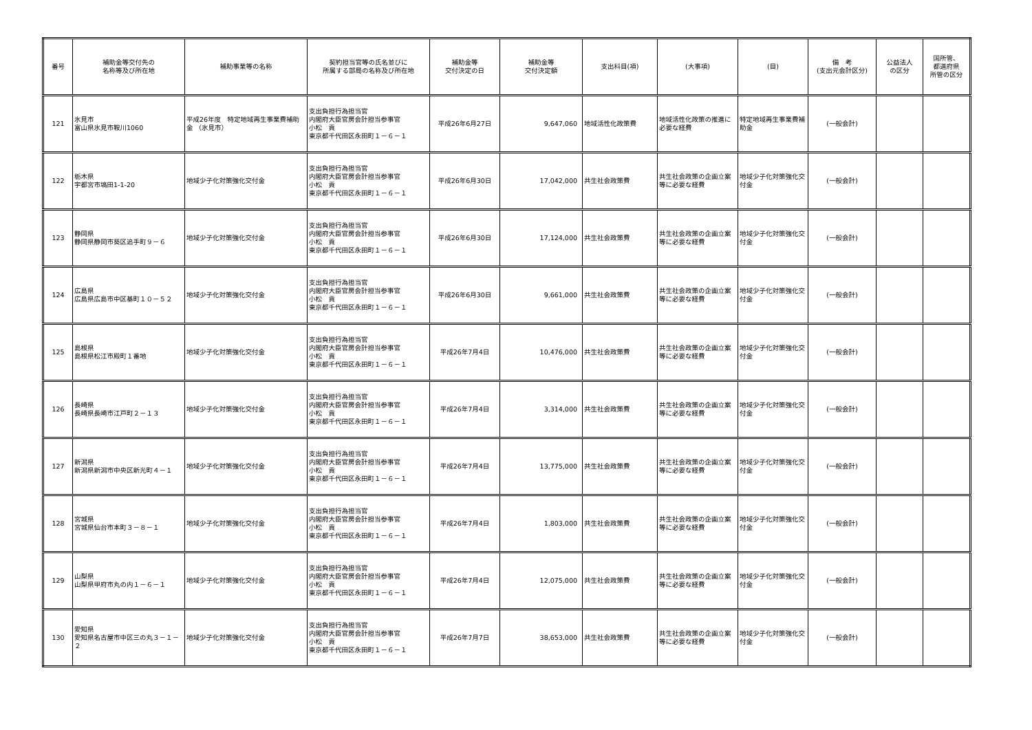| 番号 | 補助金等交付先の 名称等及び所在地 | 補助事業等の名称 | 契約担当官等の氏名並びに 所属する部局の名称及び所在地 | 補助金等 交付決定の日 | 補助金等 交付決定額 | 支出科目(項) | (大事項) | (目) | 備 考 (支出元会計区分) | 公益法人 の区分 | 国所管、 都道府県 所管の区分 |
| --- | --- | --- | --- | --- | --- | --- | --- | --- | --- | --- | --- |
| 121 | 氷見市 富山県氷見市鞍川1060 | 平成26年度 特定地域再生事業費補助金 （氷見市） | 支出負担行為担当官 内閣府大臣官房会計担当参事官 小松 貢 東京都千代田区永田町１－６－１ | 平成26年6月27日 | 9,647,060 | 地域活性化政策費 | 地域活性化政策の推進に必要な経費 | 特定地域再生事業費補助金 | (一般会計) | | |
| 122 | 栃木県 宇都宮市塙田1-1-20 | 地域少子化対策強化交付金 | 支出負担行為担当官 内閣府大臣官房会計担当参事官 小松 貢 東京都千代田区永田町１－６－１ | 平成26年6月30日 | 17,042,000 | 共生社会政策費 | 共生社会政策の企画立案等に必要な経費 | 地域少子化対策強化交付金 | (一般会計) | | |
| 123 | 静岡県 静岡県静岡市葵区追手町９－６ | 地域少子化対策強化交付金 | 支出負担行為担当官 内閣府大臣官房会計担当参事官 小松 貢 東京都千代田区永田町１－６－１ | 平成26年6月30日 | 17,124,000 | 共生社会政策費 | 共生社会政策の企画立案等に必要な経費 | 地域少子化対策強化交付金 | (一般会計) | | |
| 124 | 広島県 広島県広島市中区基町１０－５２ | 地域少子化対策強化交付金 | 支出負担行為担当官 内閣府大臣官房会計担当参事官 小松 貢 東京都千代田区永田町１－６－１ | 平成26年6月30日 | 9,661,000 | 共生社会政策費 | 共生社会政策の企画立案等に必要な経費 | 地域少子化対策強化交付金 | (一般会計) | | |
| 125 | 島根県 島根県松江市殿町１番地 | 地域少子化対策強化交付金 | 支出負担行為担当官 内閣府大臣官房会計担当参事官 小松 貢 東京都千代田区永田町１－６－１ | 平成26年7月4日 | 10,476,000 | 共生社会政策費 | 共生社会政策の企画立案等に必要な経費 | 地域少子化対策強化交付金 | (一般会計) | | |
| 126 | 長崎県 長崎県長崎市江戸町２－１３ | 地域少子化対策強化交付金 | 支出負担行為担当官 内閣府大臣官房会計担当参事官 小松 貢 東京都千代田区永田町１－６－１ | 平成26年7月4日 | 3,314,000 | 共生社会政策費 | 共生社会政策の企画立案等に必要な経費 | 地域少子化対策強化交付金 | (一般会計) | | |
| 127 | 新潟県 新潟県新潟市中央区新光町４－１ | 地域少子化対策強化交付金 | 支出負担行為担当官 内閣府大臣官房会計担当参事官 小松 貢 東京都千代田区永田町１－６－１ | 平成26年7月4日 | 13,775,000 | 共生社会政策費 | 共生社会政策の企画立案等に必要な経費 | 地域少子化対策強化交付金 | (一般会計) | | |
| 128 | 宮城県 宮城県仙台市本町３－８－１ | 地域少子化対策強化交付金 | 支出負担行為担当官 内閣府大臣官房会計担当参事官 小松 貢 東京都千代田区永田町１－６－１ | 平成26年7月4日 | 1,803,000 | 共生社会政策費 | 共生社会政策の企画立案等に必要な経費 | 地域少子化対策強化交付金 | (一般会計) | | |
| 129 | 山梨県 山梨県甲府市丸の内１－６－１ | 地域少子化対策強化交付金 | 支出負担行為担当官 内閣府大臣官房会計担当参事官 小松 貢 東京都千代田区永田町１－６－１ | 平成26年7月4日 | 12,075,000 | 共生社会政策費 | 共生社会政策の企画立案等に必要な経費 | 地域少子化対策強化交付金 | (一般会計) | | |
| 130 | 愛知県 愛知県名古屋市中区三の丸３－１－２ | 地域少子化対策強化交付金 | 支出負担行為担当官 内閣府大臣官房会計担当参事官 小松 貢 東京都千代田区永田町１－６－１ | 平成26年7月7日 | 38,653,000 | 共生社会政策費 | 共生社会政策の企画立案等に必要な経費 | 地域少子化対策強化交付金 | (一般会計) | | |